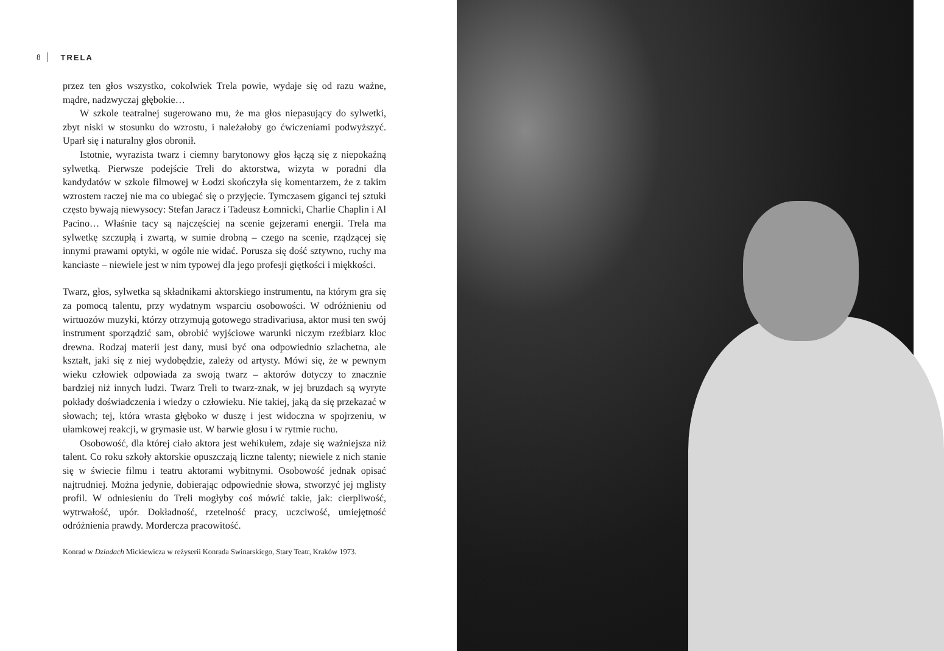8 TRELA
przez ten głos wszystko, cokolwiek Trela powie, wydaje się od razu ważne, mądre, nadzwyczaj głębokie…
W szkole teatralnej sugerowano mu, że ma głos niepasujący do sylwetki, zbyt niski w stosunku do wzrostu, i należałoby go ćwiczeniami podwyższyć. Uparł się i naturalny głos obronił.
Istotnie, wyrazista twarz i ciemny barytonowy głos łączą się z niepokaźną sylwetką. Pierwsze podejście Treli do aktorstwa, wizyta w poradni dla kandydatów w szkole filmowej w Łodzi skończyła się komentarzem, że z takim wzrostem raczej nie ma co ubiegać się o przyjęcie. Tymczasem giganci tej sztuki często bywają niewysocy: Stefan Jaracz i Tadeusz Łomnicki, Charlie Chaplin i Al Pacino… Właśnie tacy są najczęściej na scenie gejzerami energii. Trela ma sylwetkę szczupłą i zwartą, w sumie drobną – czego na scenie, rządzącej się innymi prawami optyki, w ogóle nie widać. Porusza się dość sztywno, ruchy ma kanciaste – niewiele jest w nim typowej dla jego profesji giętkości i miękkości.
Twarz, głos, sylwetka są składnikami aktorskiego instrumentu, na którym gra się za pomocą talentu, przy wydatnym wsparciu osobowości. W odróżnieniu od wirtuozów muzyki, którzy otrzymują gotowego stradivariusa, aktor musi ten swój instrument sporządzić sam, obrobić wyjściowe warunki niczym rzeźbiarz kloc drewna. Rodzaj materii jest dany, musi być ona odpowiednio szlachetna, ale kształt, jaki się z niej wydobędzie, zależy od artysty. Mówi się, że w pewnym wieku człowiek odpowiada za swoją twarz – aktorów dotyczy to znacznie bardziej niż innych ludzi. Twarz Treli to twarz-znak, w jej bruzdach są wyryte pokłady doświadczenia i wiedzy o człowieku. Nie takiej, jaką da się przekazać w słowach; tej, która wrasta głęboko w duszę i jest widoczna w spojrzeniu, w ułamkowej reakcji, w grymasie ust. W barwie głosu i w rytmie ruchu.
Osobowość, dla której ciało aktora jest wehikułem, zdaje się ważniejsza niż talent. Co roku szkoły aktorskie opuszczają liczne talenty; niewiele z nich stanie się w świecie filmu i teatru aktorami wybitnymi. Osobowość jednak opisać najtrudniej. Można jedynie, dobierając odpowiednie słowa, stworzyć jej mglisty profil. W odniesieniu do Treli mogłyby coś mówić takie, jak: cierpliwość, wytrwałość, upór. Dokładność, rzetelność pracy, uczciwość, umiejętność odróżnienia prawdy. Mordercza pracowitość.
Konrad w Dziadach Mickiewicza w reżyserii Konrada Swinarskiego, Stary Teatr, Kraków 1973.